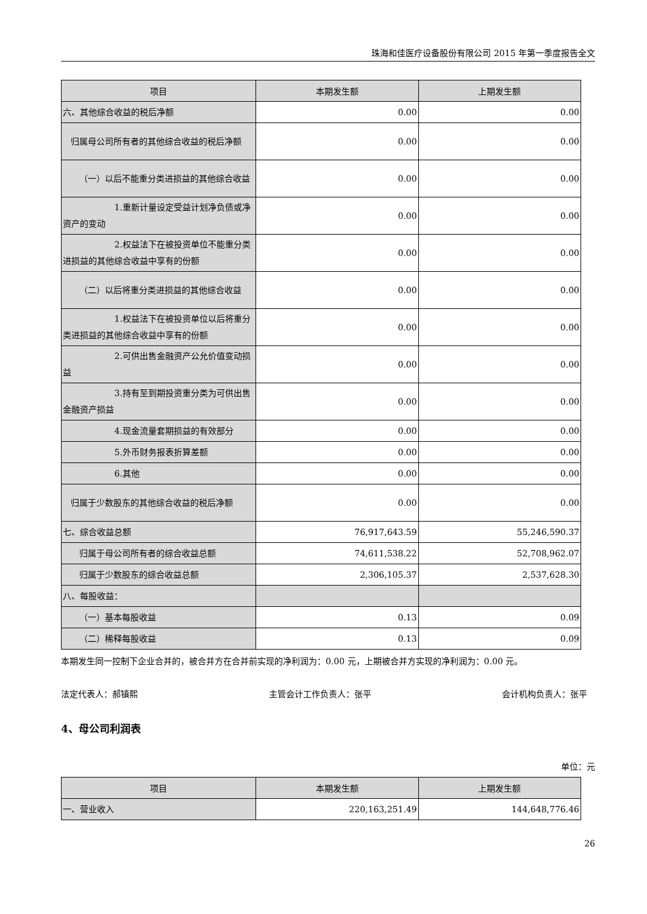珠海和佳医疗设备股份有限公司 2015 年第一季度报告全文
| 项目 | 本期发生额 | 上期发生额 |
| --- | --- | --- |
| 六、其他综合收益的税后净额 | 0.00 | 0.00 |
| 归属母公司所有者的其他综合收益的税后净额 | 0.00 | 0.00 |
| （一）以后不能重分类进损益的其他综合收益 | 0.00 | 0.00 |
| 1.重新计量设定受益计划净负债或净资产的变动 | 0.00 | 0.00 |
| 2.权益法下在被投资单位不能重分类进损益的其他综合收益中享有的份额 | 0.00 | 0.00 |
| （二）以后将重分类进损益的其他综合收益 | 0.00 | 0.00 |
| 1.权益法下在被投资单位以后将重分类进损益的其他综合收益中享有的份额 | 0.00 | 0.00 |
| 2.可供出售金融资产公允价值变动损益 | 0.00 | 0.00 |
| 3.持有至到期投资重分类为可供出售金融资产损益 | 0.00 | 0.00 |
| 4.现金流量套期损益的有效部分 | 0.00 | 0.00 |
| 5.外币财务报表折算差额 | 0.00 | 0.00 |
| 6.其他 | 0.00 | 0.00 |
| 归属于少数股东的其他综合收益的税后净额 | 0.00 | 0.00 |
| 七、综合收益总额 | 76,917,643.59 | 55,246,590.37 |
| 归属于母公司所有者的综合收益总额 | 74,611,538.22 | 52,708,962.07 |
| 归属于少数股东的综合收益总额 | 2,306,105.37 | 2,537,628.30 |
| 八、每股收益： | | |
| （一）基本每股收益 | 0.13 | 0.09 |
| （二）稀释每股收益 | 0.13 | 0.09 |
本期发生同一控制下企业合并的，被合并方在合并前实现的净利润为：0.00 元，上期被合并方实现的净利润为：0.00 元。
法定代表人：郝镇熙 主管会计工作负责人：张平 会计机构负责人：张平
4、母公司利润表
单位：元
| 项目 | 本期发生额 | 上期发生额 |
| --- | --- | --- |
| 一、营业收入 | 220,163,251.49 | 144,648,776.46 |
26